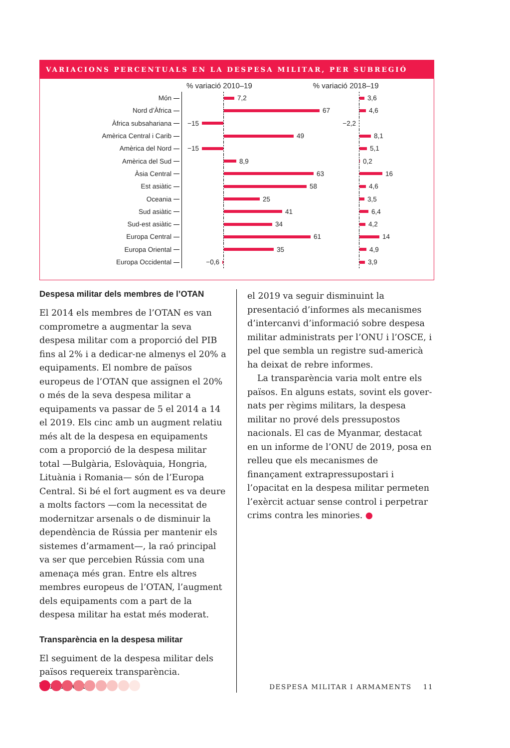VARIACIONS PERCENTUALS EN LA DESPESA MILITAR, PER SUBREGIÓ
% variació 2010–19% variació 2018–19
Món
7,2 3,6
Nord d’Àfrica
67 4,6
Àfrica subsahariana
−15 −2,2
Amèrica Central i Carib
49 8,1
Amèrica del Nord
−15 5,1
Amèrica del Sud
8,9 0,2
Àsia Central
63 16
Est asiàtic
58 4,6
Oceania
25 3,5
Sud asiàtic
41 6,4
Sud-est asiàtic
34 4,2
Europa Central
61 14
Europa Oriental
35 4,9
Europa Occidental
−0,6 3,9
Despesa militar dels membres de l’OTAN
El 2014 els membres de l’OTAN es van com­prometre a augmentar la seva despesa mili­tar com a proporció del PIB fins al 2% i a dedicar-ne almenys el 20% a equipaments. El nombre de països europeus de l’OTAN que assignen el 20% o més de la seva des­pesa militar a equipaments va passar de 5 el 2014 a 14 el 2019. Els cinc amb un augment relatiu més alt de la despesa en equipaments com a proporció de la despesa militar total —Bulgària, Eslovàquia, Hongria, Lituània i Romania— són de l’Europa Central. Si bé el fort augment es va deure a molts factors —com la necessitat de modernitzar arsenals o de disminuir la dependència de Rússia per mantenir els sistemes d’armament—, la raó principal va ser que percebien Rússia com una amenaça més gran. Entre els altres membres europeus de l’OTAN, l’augment dels equipaments com a part de la despesa militar ha estat més moderat.
Transparència en la despesa militar
El seguiment de la despesa militar dels països requereix transparència. Tanmateix,
el 2019 va seguir disminuint la presentació d’informes als mecanismes d’intercanvi d’informació sobre despesa militar admi­nistrats per l’ONU i l’OSCE, i pel que sembla un registre sud-americà ha deixat de rebre informes.
La transparència varia molt entre els països. En alguns estats, sovint els gover­nats per règims militars, la despesa militar no prové dels pressupostos nacionals. El cas de Myanmar, destacat en un informe de l’ONU de 2019, posa en relleu que els meca­nismes de finançament extrapressupostari i l’opacitat en la despesa militar permeten l’exèrcit actuar sense control i perpetrar crims contra les minories. ●
DESPESA MILITAR I ARMAMENTS 11